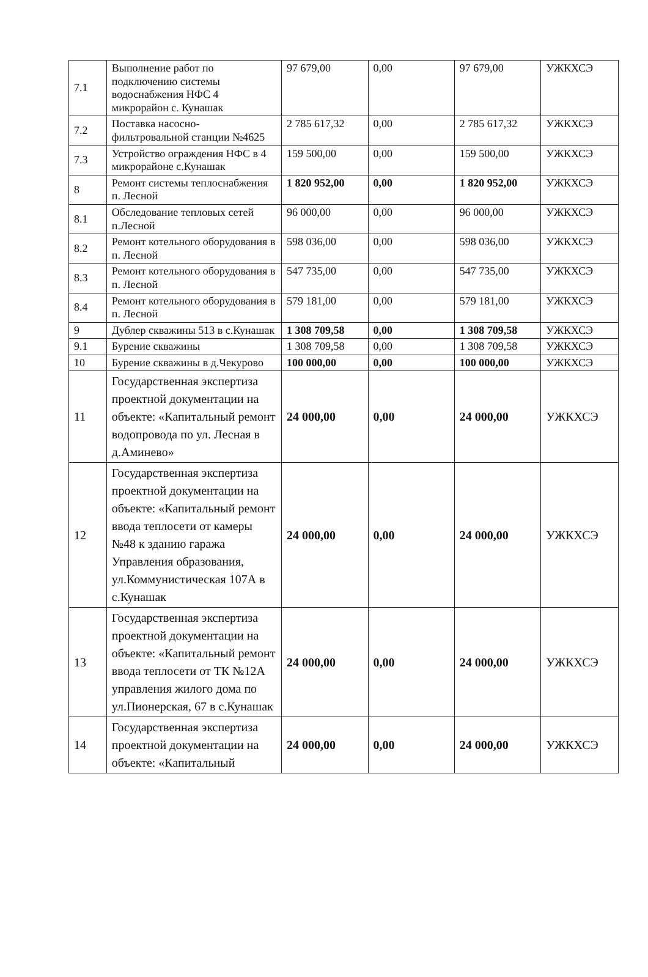| 7.1 | Выполнение работ по подключению системы водоснабжения НФС 4 микрорайон с. Кунашак | 97 679,00 | 0,00 | 97 679,00 | УЖКХСЭ |
| 7.2 | Поставка насосно-фильтровальной станции №4625 | 2 785 617,32 | 0,00 | 2 785 617,32 | УЖКХСЭ |
| 7.3 | Устройство ограждения НФС в 4 микрорайоне с.Кунашак | 159 500,00 | 0,00 | 159 500,00 | УЖКХСЭ |
| 8 | Ремонт системы теплоснабжения п. Лесной | 1 820 952,00 | 0,00 | 1 820 952,00 | УЖКХСЭ |
| 8.1 | Обследование тепловых сетей п.Лесной | 96 000,00 | 0,00 | 96 000,00 | УЖКХСЭ |
| 8.2 | Ремонт котельного оборудования в п. Лесной | 598 036,00 | 0,00 | 598 036,00 | УЖКХСЭ |
| 8.3 | Ремонт котельного оборудования в п. Лесной | 547 735,00 | 0,00 | 547 735,00 | УЖКХСЭ |
| 8.4 | Ремонт котельного оборудования в п. Лесной | 579 181,00 | 0,00 | 579 181,00 | УЖКХСЭ |
| 9 | Дублер скважины 513 в с.Кунашак | 1 308 709,58 | 0,00 | 1 308 709,58 | УЖКХСЭ |
| 9.1 | Бурение скважины | 1 308 709,58 | 0,00 | 1 308 709,58 | УЖКХСЭ |
| 10 | Бурение скважины в д.Чекурово | 100 000,00 | 0,00 | 100 000,00 | УЖКХСЭ |
| 11 | Государственная экспертиза проектной документации на объекте: «Капитальный ремонт водопровода по ул. Лесная в д.Аминево» | 24 000,00 | 0,00 | 24 000,00 | УЖКХСЭ |
| 12 | Государственная экспертиза проектной документации на объекте: «Капитальный ремонт ввода теплосети от камеры №48 к зданию гаража Управления образования, ул.Коммунистическая 107А в с.Кунашак | 24 000,00 | 0,00 | 24 000,00 | УЖКХСЭ |
| 13 | Государственная экспертиза проектной документации на объекте: «Капитальный ремонт ввода теплосети от ТК №12А управления жилого дома по ул.Пионерская, 67 в с.Кунашак | 24 000,00 | 0,00 | 24 000,00 | УЖКХСЭ |
| 14 | Государственная экспертиза проектной документации на объекте: «Капитальный | 24 000,00 | 0,00 | 24 000,00 | УЖКХСЭ |